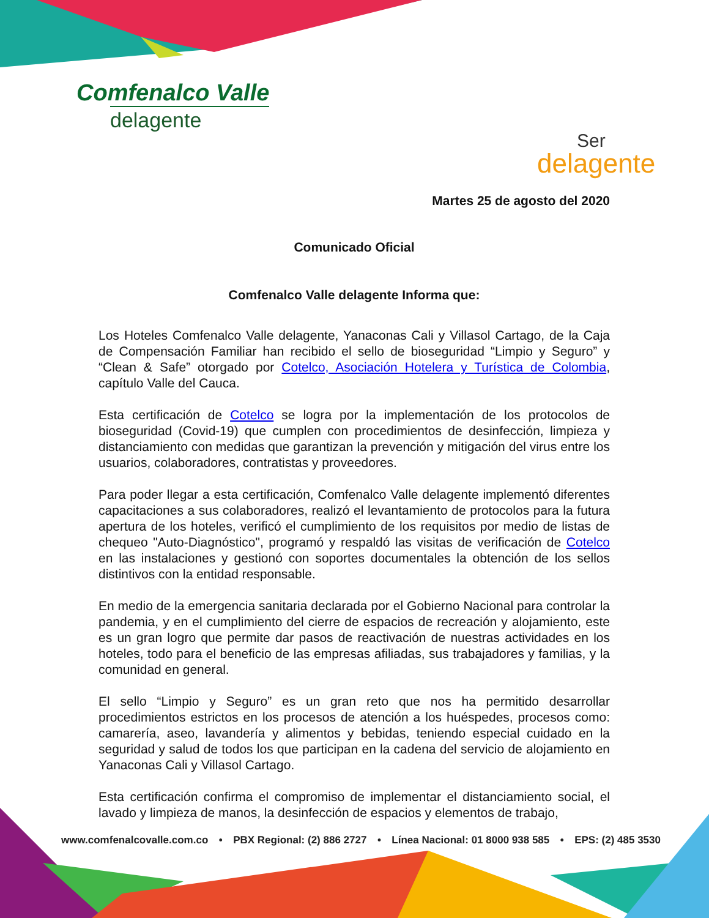Comfenalco Valle
delagente
Ser
delagente
Martes 25 de agosto del 2020
Comunicado Oficial
Comfenalco Valle delagente Informa que:
Los Hoteles Comfenalco Valle delagente, Yanaconas Cali y Villasol Cartago, de la Caja de Compensación Familiar han recibido el sello de bioseguridad “Limpio y Seguro” y “Clean & Safe” otorgado por Cotelco, Asociación Hotelera y Turística de Colombia, capítulo Valle del Cauca.
Esta certificación de Cotelco se logra por la implementación de los protocolos de bioseguridad (Covid-19) que cumplen con procedimientos de desinfección, limpieza y distanciamiento con medidas que garantizan la prevención y mitigación del virus entre los usuarios, colaboradores, contratistas y proveedores.
Para poder llegar a esta certificación, Comfenalco Valle delagente implementó diferentes capacitaciones a sus colaboradores, realizó el levantamiento de protocolos para la futura apertura de los hoteles, verificó el cumplimiento de los requisitos por medio de listas de chequeo "Auto-Diagnóstico", programó y respaldó las visitas de verificación de Cotelco en las instalaciones y gestionó con soportes documentales la obtención de los sellos distintivos con la entidad responsable.
En medio de la emergencia sanitaria declarada por el Gobierno Nacional para controlar la pandemia, y en el cumplimiento del cierre de espacios de recreación y alojamiento, este es un gran logro que permite dar pasos de reactivación de nuestras actividades en los hoteles, todo para el beneficio de las empresas afiliadas, sus trabajadores y familias, y la comunidad en general.
El sello “Limpio y Seguro” es un gran reto que nos ha permitido desarrollar procedimientos estrictos en los procesos de atención a los huéspedes, procesos como: camarería, aseo, lavandería y alimentos y bebidas, teniendo especial cuidado en la seguridad y salud de todos los que participan en la cadena del servicio de alojamiento en Yanaconas Cali y Villasol Cartago.
Esta certificación confirma el compromiso de implementar el distanciamiento social, el lavado y limpieza de manos, la desinfección de espacios y elementos de trabajo,
www.comfenalcovalle.com.co • PBX Regional: (2) 886 2727 • Línea Nacional: 01 8000 938 585 • EPS: (2) 485 3530